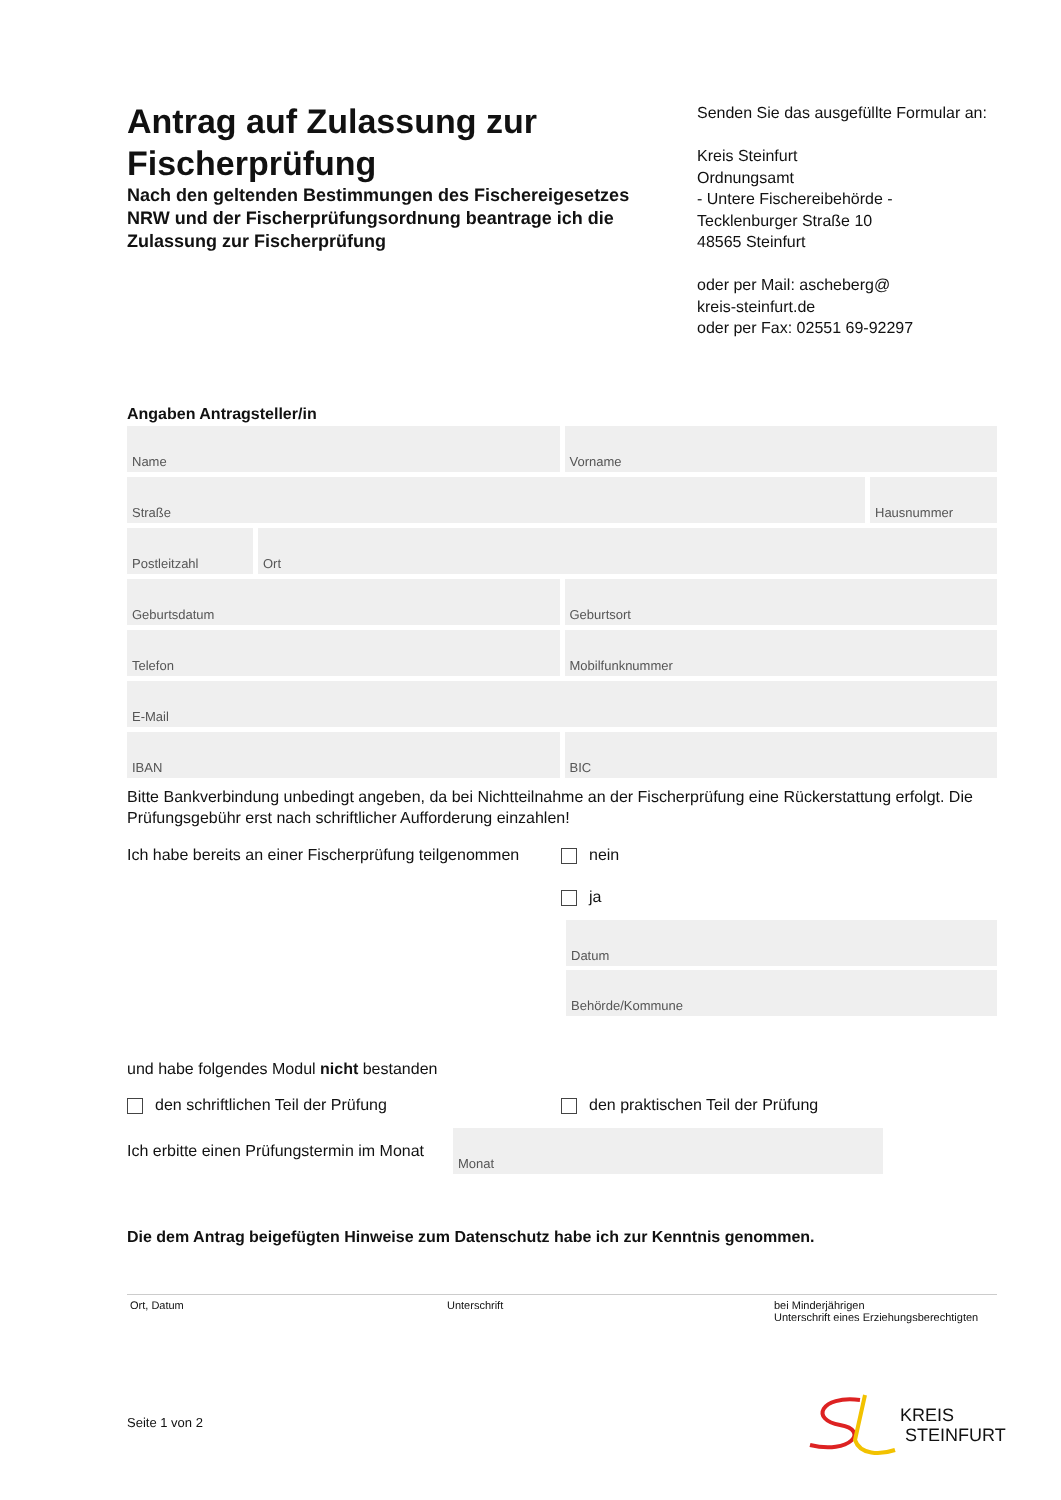Antrag auf Zulassung zur Fischerprüfung
Nach den geltenden Bestimmungen des Fischereigesetzes NRW und der Fischerprüfungsordnung beantrage ich die Zulassung zur Fischerprüfung
Senden Sie das ausgefüllte Formular an:
Kreis Steinfurt
Ordnungsamt
- Untere Fischereibehörde -
Tecklenburger Straße 10
48565 Steinfurt
oder per Mail: ascheberg@
kreis-steinfurt.de
oder per Fax: 02551 69-92297
Angaben Antragsteller/in
Name Vorname
Straße Hausnummer
Postleitzahl Ort
Geburtsdatum Geburtsort
Telefon Mobilfunknummer
E-Mail
IBAN BIC
Bitte Bankverbindung unbedingt angeben, da bei Nichtteilnahme an der Fischerprüfung eine Rückerstattung erfolgt. Die Prüfungsgebühr erst nach schriftlicher Aufforderung einzahlen!
Ich habe bereits an einer Fischerprüfung teilgenommen
nein
ja
Datum
Behörde/Kommune
und habe folgendes Modul nicht bestanden
den schriftlichen Teil der Prüfung den praktischen Teil der Prüfung
Ich erbitte einen Prüfungstermin im Monat
Monat
Die dem Antrag beigefügten Hinweise zum Datenschutz habe ich zur Kenntnis genommen.
Ort, Datum Unterschrift bei Minderjährigen
Unterschrift eines Erziehungsberechtigten
Seite 1 von 2
KREIS
STEINFURT